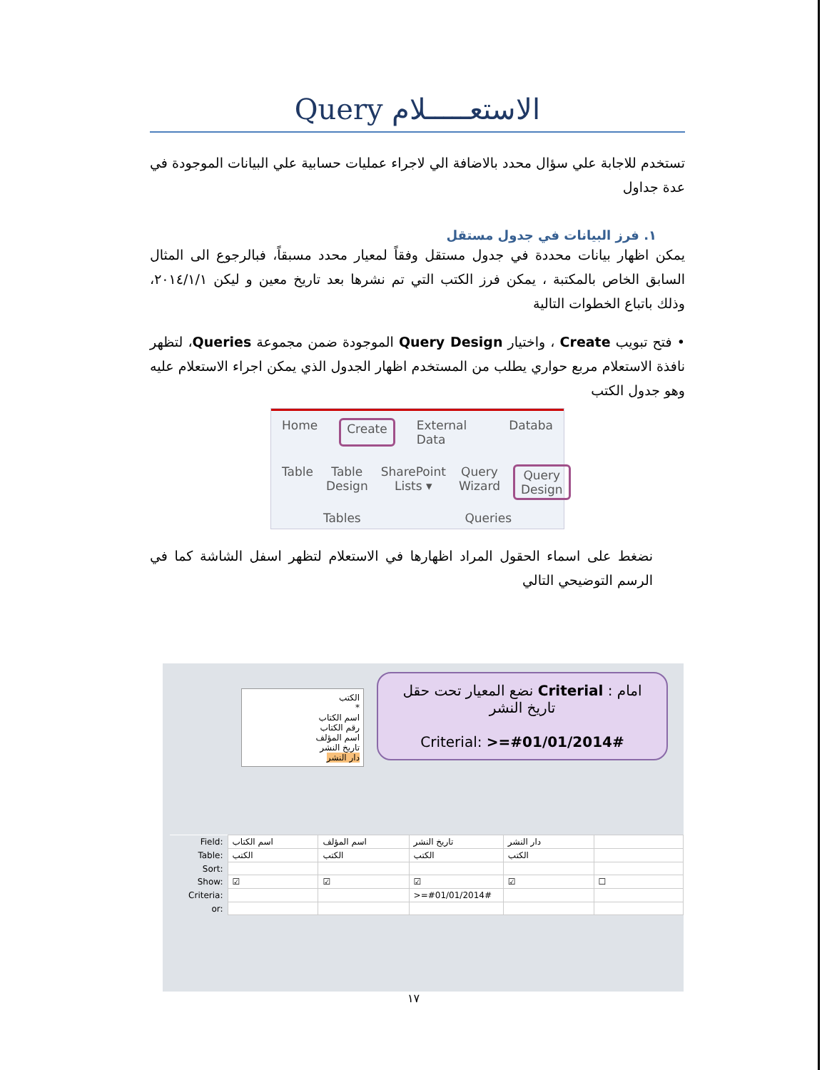الاستعـــــلام Query
تستخدم للاجابة علي سؤال محدد بالاضافة الي لاجراء عمليات حسابية علي البيانات الموجودة في عدة جداول
١. فرز البيانات في جدول مستقل
يمكن اظهار بيانات محددة في جدول مستقل وفقاً لمعيار محدد مسبقاً، فبالرجوع الى المثال السابق الخاص بالمكتبة ، يمكن فرز الكتب التي تم نشرها بعد تاريخ معين و ليكن ٢٠١٤/١/١، وذلك باتباع الخطوات التالية
• فتح تبويب Create ، واختيار Query Design الموجودة ضمن مجموعة Queries، لتظهر نافذة الاستعلام مربع حواري يطلب من المستخدم اظهار الجدول الذي يمكن اجراء الاستعلام عليه وهو جدول الكتب
Home Create External Data Databa
Table Table Design SharePoint Lists ▾ Query Wizard Query Design
Tables Queries
نضغط على اسماء الحقول المراد اظهارها في الاستعلام لتظهر اسفل الشاشة كما في الرسم التوضيحي التالي
الكتب
*
اسم الكتاب
رقم الكتاب
اسم المؤلف
تاريخ النشر
دار النشر
امام : Criterial نضع المعيار تحت حقل تاريخ النشر
Criterial: >=#01/01/2014#
| Field: | اسم الكتاب | اسم المؤلف | تاريخ النشر | دار النشر | |
| Table: | الكتب | الكتب | الكتب | الكتب | |
| Sort: | | | | | |
| Show: | ☑ | ☑ | ☑ | ☑ | ☐ |
| Criteria: | | | >=#01/01/2014# | | |
| or: | | | | | |
١٧